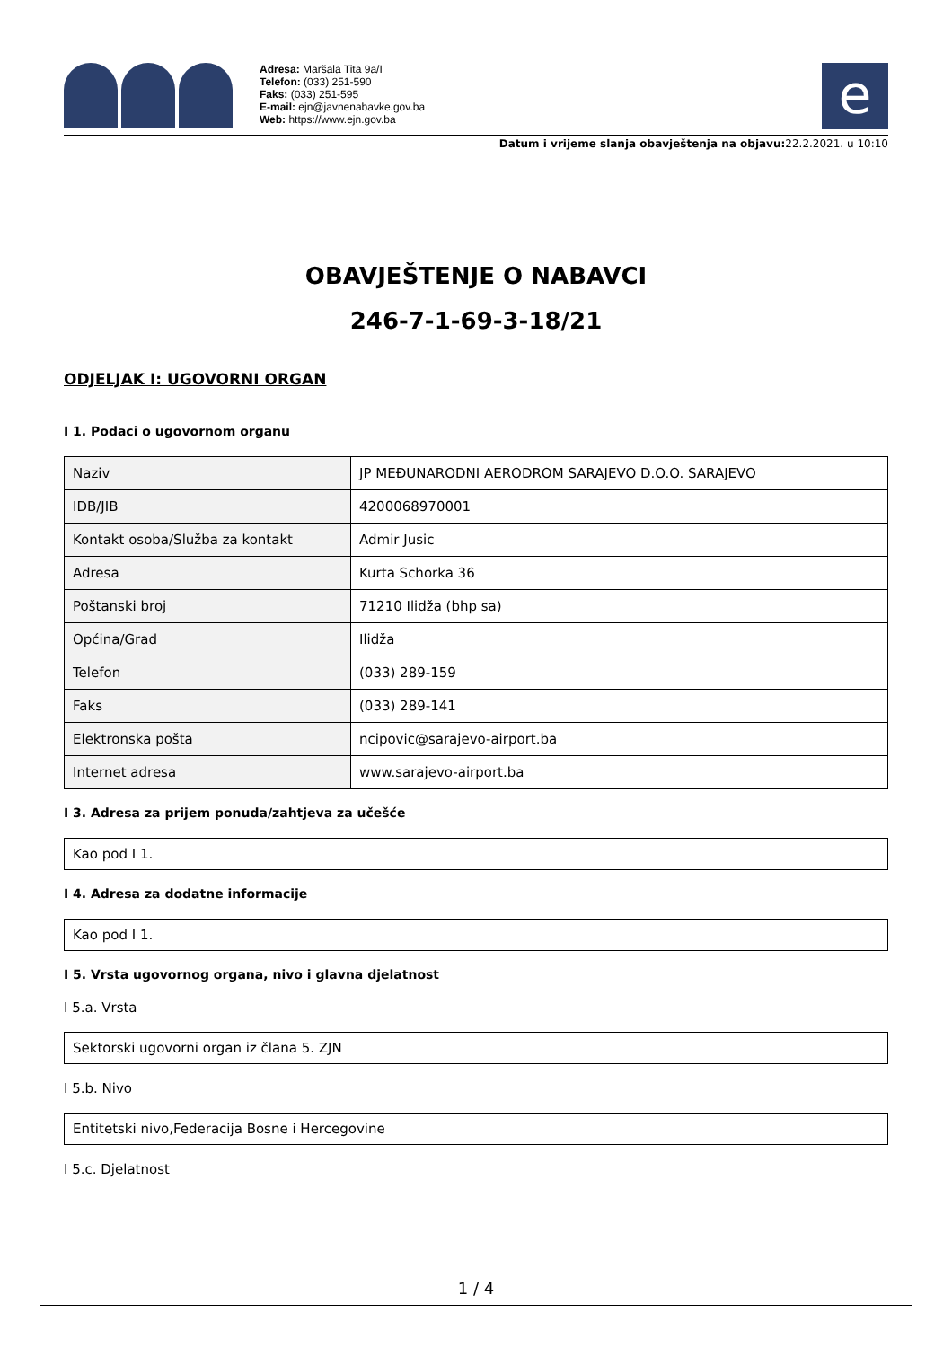Adresa: Maršala Tita 9a/I
Telefon: (033) 251-590
Faks: (033) 251-595
E-mail: ejn@javnenabavke.gov.ba
Web: https://www.ejn.gov.ba
e
Datum i vrijeme slanja obavještenja na objavu: 22.2.2021. u 10:10
OBAVJEŠTENJE O NABAVCI
246-7-1-69-3-18/21
ODJELJAK I: UGOVORNI ORGAN
I 1. Podaci o ugovornom organu
| Naziv | JP MEĐUNARODNI AERODROM SARAJEVO D.O.O. SARAJEVO |
| IDB/JIB | 4200068970001 |
| Kontakt osoba/Služba za kontakt | Admir Jusic |
| Adresa | Kurta Schorka 36 |
| Poštanski broj | 71210 Ilidža (bhp sa) |
| Općina/Grad | Ilidža |
| Telefon | (033) 289-159 |
| Faks | (033) 289-141 |
| Elektronska pošta | ncipovic@sarajevo-airport.ba |
| Internet adresa | www.sarajevo-airport.ba |
I 3. Adresa za prijem ponuda/zahtjeva za učešće
Kao pod I 1.
I 4. Adresa za dodatne informacije
Kao pod I 1.
I 5. Vrsta ugovornog organa, nivo i glavna djelatnost
I 5.a. Vrsta
Sektorski ugovorni organ iz člana 5. ZJN
I 5.b. Nivo
Entitetski nivo,Federacija Bosne i Hercegovine
I 5.c. Djelatnost
1 / 4